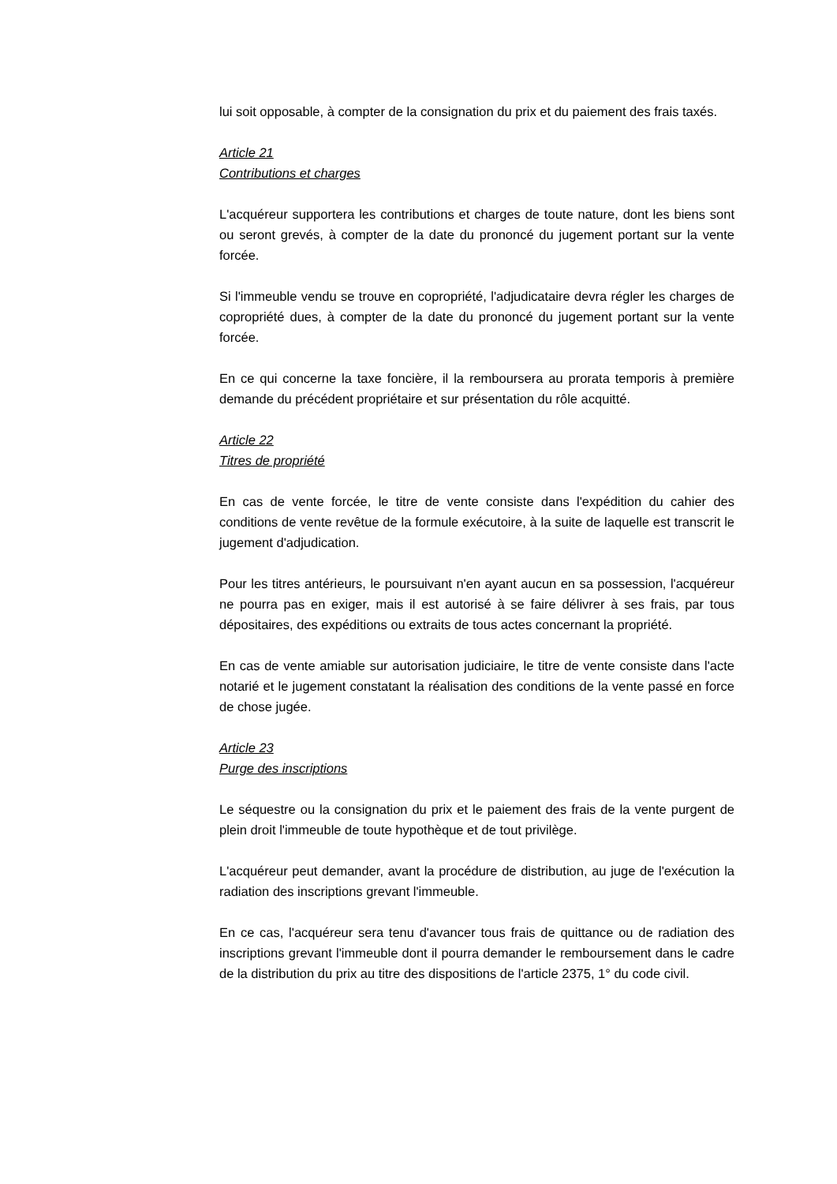lui soit opposable, à compter de la consignation du prix et du paiement des frais taxés.
Article 21
Contributions et charges
L'acquéreur supportera les contributions et charges de toute nature, dont les biens sont ou seront grevés, à compter de la date du prononcé du jugement portant sur la vente forcée.
Si l'immeuble vendu se trouve en copropriété, l'adjudicataire devra régler les charges de copropriété dues, à compter de la date du prononcé du jugement portant sur la vente forcée.
En ce qui concerne la taxe foncière, il la remboursera au prorata temporis à première demande du précédent propriétaire et sur présentation du rôle acquitté.
Article 22
Titres de propriété
En cas de vente forcée, le titre de vente consiste dans l'expédition du cahier des conditions de vente revêtue de la formule exécutoire, à la suite de laquelle est transcrit le jugement d'adjudication.
Pour les titres antérieurs, le poursuivant n'en ayant aucun en sa possession, l'acquéreur ne pourra pas en exiger, mais il est autorisé à se faire délivrer à ses frais, par tous dépositaires, des expéditions ou extraits de tous actes concernant la propriété.
En cas de vente amiable sur autorisation judiciaire, le titre de vente consiste dans l'acte notarié et le jugement constatant la réalisation des conditions de la vente passé en force de chose jugée.
Article 23
Purge des inscriptions
Le séquestre ou la consignation du prix et le paiement des frais de la vente purgent de plein droit l'immeuble de toute hypothèque et de tout privilège.
L'acquéreur peut demander, avant la procédure de distribution, au juge de l'exécution la radiation des inscriptions grevant l'immeuble.
En ce cas, l'acquéreur sera tenu d'avancer tous frais de quittance ou de radiation des inscriptions grevant l'immeuble dont il pourra demander le remboursement dans le cadre de la distribution du prix au titre des dispositions de l'article 2375, 1° du code civil.